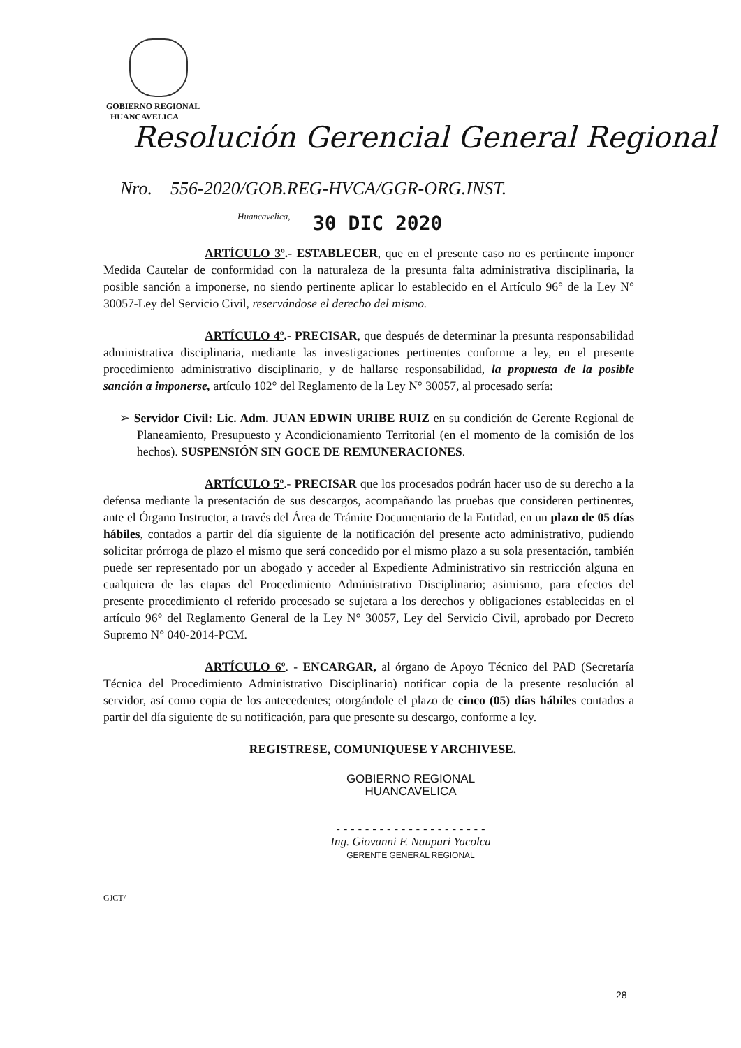GOBIERNO REGIONAL
HUANCAVELICA
Resolución Gerencial General Regional
Nro. 556-2020/GOB.REG-HVCA/GGR-ORG.INST.
Huancavelica,
30 DIC 2020
ARTÍCULO 3º.- ESTABLECER, que en el presente caso no es pertinente imponer Medida Cautelar de conformidad con la naturaleza de la presunta falta administrativa disciplinaria, la posible sanción a imponerse, no siendo pertinente aplicar lo establecido en el Artículo 96° de la Ley N° 30057-Ley del Servicio Civil, reservándose el derecho del mismo.
ARTÍCULO 4º.- PRECISAR, que después de determinar la presunta responsabilidad administrativa disciplinaria, mediante las investigaciones pertinentes conforme a ley, en el presente procedimiento administrativo disciplinario, y de hallarse responsabilidad, la propuesta de la posible sanción a imponerse, artículo 102° del Reglamento de la Ley N° 30057, al procesado sería:
➢ Servidor Civil: Lic. Adm. JUAN EDWIN URIBE RUIZ en su condición de Gerente Regional de Planeamiento, Presupuesto y Acondicionamiento Territorial (en el momento de la comisión de los hechos). SUSPENSIÓN SIN GOCE DE REMUNERACIONES.
ARTÍCULO 5º.- PRECISAR que los procesados podrán hacer uso de su derecho a la defensa mediante la presentación de sus descargos, acompañando las pruebas que consideren pertinentes, ante el Órgano Instructor, a través del Área de Trámite Documentario de la Entidad, en un plazo de 05 días hábiles, contados a partir del día siguiente de la notificación del presente acto administrativo, pudiendo solicitar prórroga de plazo el mismo que será concedido por el mismo plazo a su sola presentación, también puede ser representado por un abogado y acceder al Expediente Administrativo sin restricción alguna en cualquiera de las etapas del Procedimiento Administrativo Disciplinario; asimismo, para efectos del presente procedimiento el referido procesado se sujetara a los derechos y obligaciones establecidas en el artículo 96° del Reglamento General de la Ley N° 30057, Ley del Servicio Civil, aprobado por Decreto Supremo N° 040-2014-PCM.
ARTÍCULO 6º. - ENCARGAR, al órgano de Apoyo Técnico del PAD (Secretaría Técnica del Procedimiento Administrativo Disciplinario) notificar copia de la presente resolución al servidor, así como copia de los antecedentes; otorgándole el plazo de cinco (05) días hábiles contados a partir del día siguiente de su notificación, para que presente su descargo, conforme a ley.
REGISTRESE, COMUNIQUESE Y ARCHIVESE.
GOBIERNO REGIONAL
HUANCAVELICA
- - - - - - - - - - - - - - - - - - - - -
Ing. Giovanni F. Naupari Yacolca
GERENTE GENERAL REGIONAL
GJCT/
28